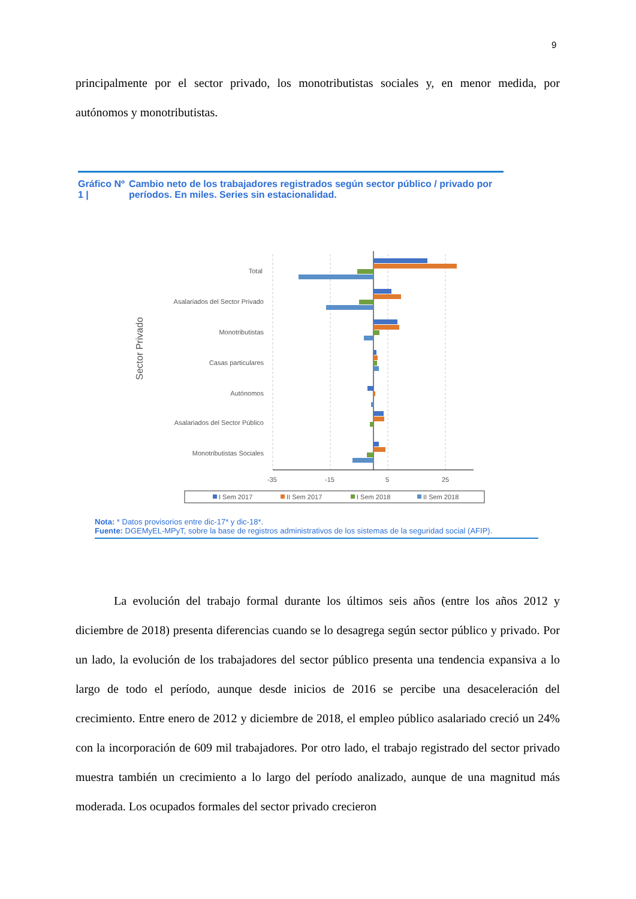9
principalmente por el sector privado, los monotributistas sociales y, en menor medida, por autónomos y monotributistas.
Gráfico Nº 1 | Cambio neto de los trabajadores registrados según sector público / privado por períodos. En miles. Series sin estacionalidad.
Sector Privado
Total
Asalariados del Sector Privado
Monotributistas
Casas particulares
Autónomos
Asalariados del Sector Público
Monotributistas Sociales
-35
-15
5
25
I Sem 2017
II Sem 2017
I Sem 2018
II Sem 2018
Nota: * Datos provisorios entre dic-17* y dic-18*.
Fuente: DGEMyEL-MPyT, sobre la base de registros administrativos de los sistemas de la seguridad social (AFIP).
La evolución del trabajo formal durante los últimos seis años (entre los años 2012 y diciembre de 2018) presenta diferencias cuando se lo desagrega según sector público y privado. Por un lado, la evolución de los trabajadores del sector público presenta una tendencia expansiva a lo largo de todo el período, aunque desde inicios de 2016 se percibe una desaceleración del crecimiento. Entre enero de 2012 y diciembre de 2018, el empleo público asalariado creció un 24% con la incorporación de 609 mil trabajadores. Por otro lado, el trabajo registrado del sector privado muestra también un crecimiento a lo largo del período analizado, aunque de una magnitud más moderada. Los ocupados formales del sector privado crecieron